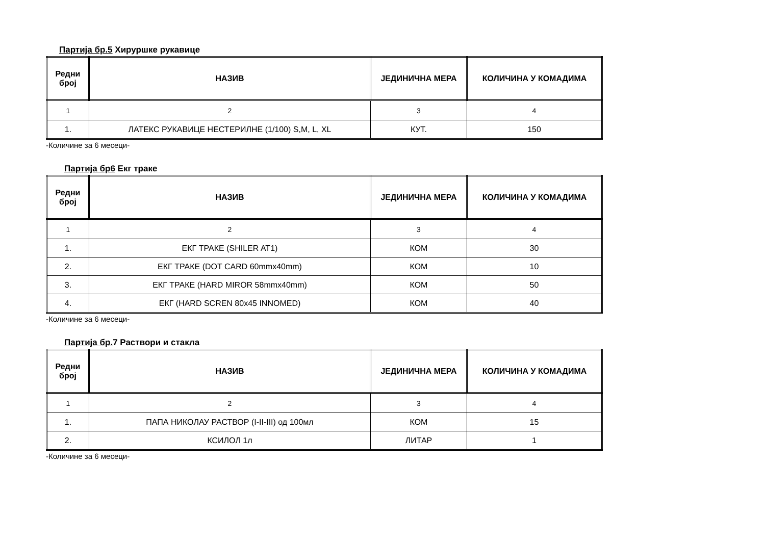Партија бр.5 Хируршке рукавице
| Редни број | НАЗИВ | ЈЕДИНИЧНА МЕРА | КОЛИЧИНА У КОМАДИМА |
| --- | --- | --- | --- |
| 1 | 2 | 3 | 4 |
| 1. | ЛАТЕКС РУКАВИЦЕ НЕСТЕРИЛНЕ (1/100) S,M, L, XL | КУТ. | 150 |
-Количине за 6 месеци-
Партија бр6 Екг траке
| Редни број | НАЗИВ | ЈЕДИНИЧНА МЕРА | КОЛИЧИНА У КОМАДИМА |
| --- | --- | --- | --- |
| 1 | 2 | 3 | 4 |
| 1. | ЕКГ ТРАКЕ (SHILER AT1) | КОМ | 30 |
| 2. | ЕКГ ТРАКЕ (DOT CARD 60mmx40mm) | КОМ | 10 |
| 3. | ЕКГ ТРАКЕ (HARD MIROR 58mmx40mm) | КОМ | 50 |
| 4. | ЕКГ (HARD SCREN 80x45 INNOMED) | КОМ | 40 |
-Количине за 6 месеци-
Партија бр. 7 Раствори и стакла
| Редни број | НАЗИВ | ЈЕДИНИЧНА МЕРА | КОЛИЧИНА У КОМАДИМА |
| --- | --- | --- | --- |
| 1 | 2 | 3 | 4 |
| 1. | ПАПА НИКОЛАУ РАСТВОР (I-II-III) од 100мл | КОМ | 15 |
| 2. | КСИЛОЛ 1л | ЛИТАР | 1 |
-Количине за 6 месеци-